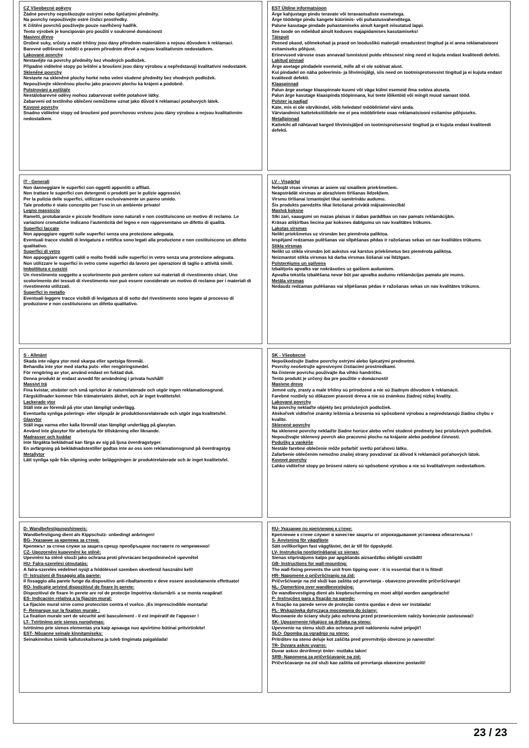CZ Všeobecné pokyny
Žádné povrchy nepoškozujte ostrými nebo špičatými předměty.
Na povrchy nepoužívejte ostré čisticí prostředky.
K čištění povrchů používejte pouze navlhčený hadřík.
Tento výrobek je koncipován pro použití v soukromé domácnosti
Masivní dřevo
Drobné suky, srůsty a malé trhliny jsou dány přírodním materiálem a nejsou důvodem k reklamaci.
Barevné odlišnosti svědčí o pravém přírodním dřevě a nejsou kvalitativním nedostatkem.
Lakované povrchy
Nestavějte na povrchy předměty bez vhodných podložek.
Případné viditelné stopy po leštění a broušení jsou dány výrobou a nepředstavují kvalitativní nedostatek.
Skleněné povrchy
Nestavte na skleněné plochy horké nebo velmi studené předměty bez vhodných podložek.
Nepoužívejte skleněnou plochu jako pracovní plochu ka krájení a podobně.
Polstrování a polštáře
Nestálobarevné oděvy mohou zabarvovat světlé potahové látky.
Zabarvení od textilního oblečení nemůžeme uznat jako důvod k reklamaci potahových látek.
Kovové povrchy
Snadno viditelné stopy od broušení pod povrchovou vrstvou jsou dány výrobou a nejsou kvalitativním nedostatkem.
EST Üldine informatsioon
Ärge kahjustage pindu teravate või teravaotsaliste esemetega.
Ärge töödelge pindu kangete küürimis- või puhastusvahenditega.
Palune kasutage pindade puhastamiseks ainult kargeit niisutatud lappi.
See toode on mõeldud ainult koduses majapidamises kasutamiseks!
Täispuit
Peened okasd, sõlmekohad ja praod on looduslikü materjali omadustest tingitud ja ei anna reklamatsiooni esitamiseks põhjust.
Erinevused värvuse osas annavad tunnistust puidu ehtsusest ning need ei kujuta endast kvaliteedi defekti.
Lakitud pinnad
Ärge asetage pindadele esemeid, mille all ei ole sobivat alust.
Kui pindadel on näha poleerimis- ja lihvimisjälgi, siis need on tootmisprotsessist tingitud ja ei kujuta endast kvaliteedi defekti.
Klaaspinnad
Palun ärge asetage klaaspinnale kuumi või väga külmi esemeid ilma sobiva aluseta.
Palun ärge kasutage klaaspinda tööpinnana, kui teete lõiketöid või mingit muud samast tööd.
Polster ja padjad
Kate, mis ei ole värvikindel, võib heledatel mööbliriietel värvi anda.
Värviandmist katteteksitiilidele me ei pea mööbliriiete osas reklamatsiooni esitamise põhjuseks.
Metallpinnad
Kattekihi all nähtavad karged lihvimisjäljed on tootmisprotsessist tingitud ja ei kujuta endast kvaliteedi defekti.
IT - Generali
Non danneggiare le superfici con oggetti appuntiti o affilati.
Non trattare le superfici con detergenti o prodotti per le pulizie aggressivi.
Per la pulizia delle superfici, utilizzare esclusivamente un panno umido.
Tale prodotto è stato concepito per l'uso in un ambiente privato!
Legno massiccio
Rametti, protubaranze e piccole fenditure sono naturali e non costituiscono un motivo di reclamo. Le variazioni cromatiche indicano l'autenticità del legno e non rappresentano un difetto di qualità.
Superfici laccate
Non appoggiare oggetti sulle superfici senza una protezione adeguata.
Eventuali tracce visibili di levigatura e rettifica sono legati alla produzione e non costituiscono un difetto qualitativo.
Superfici di vetro
Non appoggiare oggetti caldi o molto freddi sulle superfici in vetro senza una protezione adeguata.
Non utilizzare le superfici in vetro come superfici da lavoro per operazioni di taglio o attività simili.
Imbottitura e cuscini
Un rivestimento soggetto a scolorimento può perdere colore sui materiali di rivestimento chiari. Uno scolorimento dei tessuti di rivestimento non può essere considerate un motivo di reclamo per i materiali di rivestimento utilizzati.
Superfici in metallo
Eventuali leggere tracce visibili di levigatura al di sotto del rivestimento sono legate al processo di produzione e non costituiscono un difetto qualitativo.
LV - Vispārīgi
Nebojāt visas virsmas ar asiem vai smailiem priekšmetiem.
Neapstrādāt virsmas ar abrazīviem tīrīšanas līdzekļiem.
Virsmu tīrīšanai izmantojiet tikai samitrinātu audumu.
Šis produkts paredzēts tikai lietošanai privātā mājsaimniecībā!
Masīvā koksne
Sīki zari, saaugumi un mazas plaisas ir dabas parādības un nav pamats reklamācijām.
Krāsas atšķirības liecina par koksnes dabīgumu un nav kvalitātes trūkums.
Lakotas virsmas
Nelikt priekšmetus uz virsmām bez piemērota paliktņa.
Iespējamī redzamas pulēšanas vai slīpēšanas pēdas ir ražošanas sekas un nav kvalitātes trūkums.
Stikla virsmas
Nelikt uz stikla virsmām ļoti aukstus vai karstus priekšmetus bez piemērota paliktņa.
Neizmantot stikla virsmas kā darba virsmas šūšanai vai līdzīgam.
Polsterējums un spilvens
Izbalējošs apvalks var nokrāsoties uz gaišiem audumiem.
Apvalka tekstila izbalēšana nevar būt par apvalka audumu reklamācijas pamatu pie mums.
Metāla virsmas
Nedaudz redzamas pulēšanas vai slīpēšanas pēdas ir ražošanas sekas un nav kvalitātes trūkums.
S - Allmänt
Skada inte några ytor med skarpa eller spetsiga föremål.
Behandla inte ytor med starka puts- eller rengöringsmedel.
För rengöring av ytor, använd endast en fuktad duk.
Denna produkt är endast avsedd för användning i privata hushåll!
Massivt trä
Fina kvistar, utväxter och små sprickor är naturrelaterade och utgör ingen reklamationsgrund.
Färgskillnader kommer från trämaterialets äkthet, och är inget kvalitetsfel.
Lackerade ytor
Ställ inte av föremål på ytor utan lämpligt underlägg.
Eventuella synliga polerings- eller slipspår är produktionsrelaterade och utgör inga kvalitetsfel.
Glasytor
Ställ inga varma eller kalla föremål utan lämpligt underlägg på glasytan.
Använd inte glasytor för arbetsyta för tillskärning eller liknande.
Madrasser och kuddar
Inte färgäkta beklädnad kan färga av sig på ljusa överdragstyger.
En avfärgning på beklädnadstextiller godtas inte av oss som reklamationsgrund på överdragstyg
Metallytor
Lätt synliga spår från slipning under beläggningen är produktrelaterade och är inget kvalitetsfel.
SK - Všeobecné
Nepoškodzujte žiadne povrchy ostrými alebo špicatými predmetmi.
Povrchy neošetrujte agresívnymi čistiacimi prostriedkami.
Na čistenie povrchu používajte iba vlhkú handričku.
Tento produkt je určený iba pre použitie v domácnosti!
Masívne drevo
Jemné uzly, zrasty a malé trhliny sú prirodzené a nie sú žiadnym dôvodom k reklamácii.
Farebné rozdiely sú dôkazom pravosti dreva a nie sú známkou žiadnej nízkej kvality.
Lakované povrchy
Na povrchy neklaďte objekty bez príslušných podložiek.
Akékoľvek viditeľné známky leštenia a brúsenia sú spôsobené výrobou a nepredstavujú žiadnu chybu v kvalite.
Sklenené povrchy
Na sklenené povrchy neklaďte žiadne horúce alebo veľmi studené predmety bez príslušných podložiek.
Nepoužívajte sklenený povrch ako pracovnú plochu na krájanie alebo podobné činnosti.
Podušky a vankéše
Nestále farebné oblečenie môže pofarbiť svetlú poťahovú látku.
Zafarbenie oblečením nemožno znašej strany považovať za dôvod k reklamácii poťahových látok.
Kovové povrchy
Ľahko viditeľné stopy po brúsení náteru sú spôsobené výrobou a nie sú kvalitatívnym nedostatkom.
D- Wandbefestigungshinweis:
Wandbefestigung dient als Kippschutz- unbedingt anbringen!
BG- Указание за крепежа за стена:
Крепежът за стена служи за защита срещу преобръщане поставете го непременно!
CZ- Upozornění kupevnění ke stěně:
Upevnění ka stěně slouží jako ochrana proti převrácaní bezpodmínečně upevnětel
HU- Falra-szerelési útmutatás:
A falra-szerelés védelmet nyújt a feldöléssel szemben okvetlenül használni kell!
IT- Istruzioni di fissaggio alla parete:
Il fissaggio alla parete funge da dispositivo anti-ribaltamento e deve essere assolutamente effettuato!
RO- Indicaţie privind dispozitivul de fixare în perete:
Dispozitivul de fixare în perete are rol de protecţie împotriva răsturnării- a se monta neapărat!
ES- Indicación relativa a la fijación mural:
La fijación mural sirve como protección contra el vuelco. ¡Es imprescindible montarla!
F- Remarque sur la fixation murale :
La fixation murale sert de sécurité anti basculement - il est impératif de l'apposer !
LT- Tvirtinimo prie sienos nurodymas:
tvirtinimo prie sienos elementas yra kaip apsauga nuo apvirtimo būtinai pritvirtinkite!
EST- Nõuanne seinale kinnitamiseks:
Seinakinnitus toimib kallutuskaitsena ja tuleb tingimata paigaldada!
RU- Указание по креплению к стене:
Крепление к стене служит в качестве защиты от опрокидывания установка обязательна !
S- Anvisning för väggfäste
Sätt ovillkorligen fast väggfästet, det är till för tippskydd.
LV- Instrukcija nostiprināšanai uz sienas:
Sienas stiprinājums kalpo par apgāšanās aizsardzību obligāti uzstādīt!
GB- Instructions for wall-mounting:
The wall-fixing prevents the unit from tipping over - it is essential that it is fitted!
HR- Napomene o pričvršćivanju na zid:
Pričvršćivanje na zid služi kao zaštita od prevrtanja - obavezno provedite pričvršćivanje!
NL- Opmerking over wandbevestiging:
De wandbevestiging dient als kiepbescherming en moet altijd worden aangebracht!
P- Instruções para a fixação na parede:
A fixação na parede serve de proteção contra quedas e deve ser instalada!
PL- Wskazówka dotycząca mocowania do ściany:
Mocowanie do ściany służy jako ochrona przed przewróceniem należy koniecznie zastosować!
SK- Upozornenie týkajúce sa držiaka na stenu:
Upevnenie na stenu slúži ako ochrana proti nakloneniu nutné pripojiť!
SLO- Opomba za vgradnjo na steno:
Pritrditev na steno deluje kot zaščita pred prevrnitvijo obvezno jo namestite!
TR- Duvara askısı uyarısı:
Duvar askısı devrilmeyi önler- mutlaka takın!
SRB- Napomena za pričvršćavanje na zid:
Pričvršćavanje na zid služi kao zaštita od prevrtanja obavezno postaviti!
23 / 23